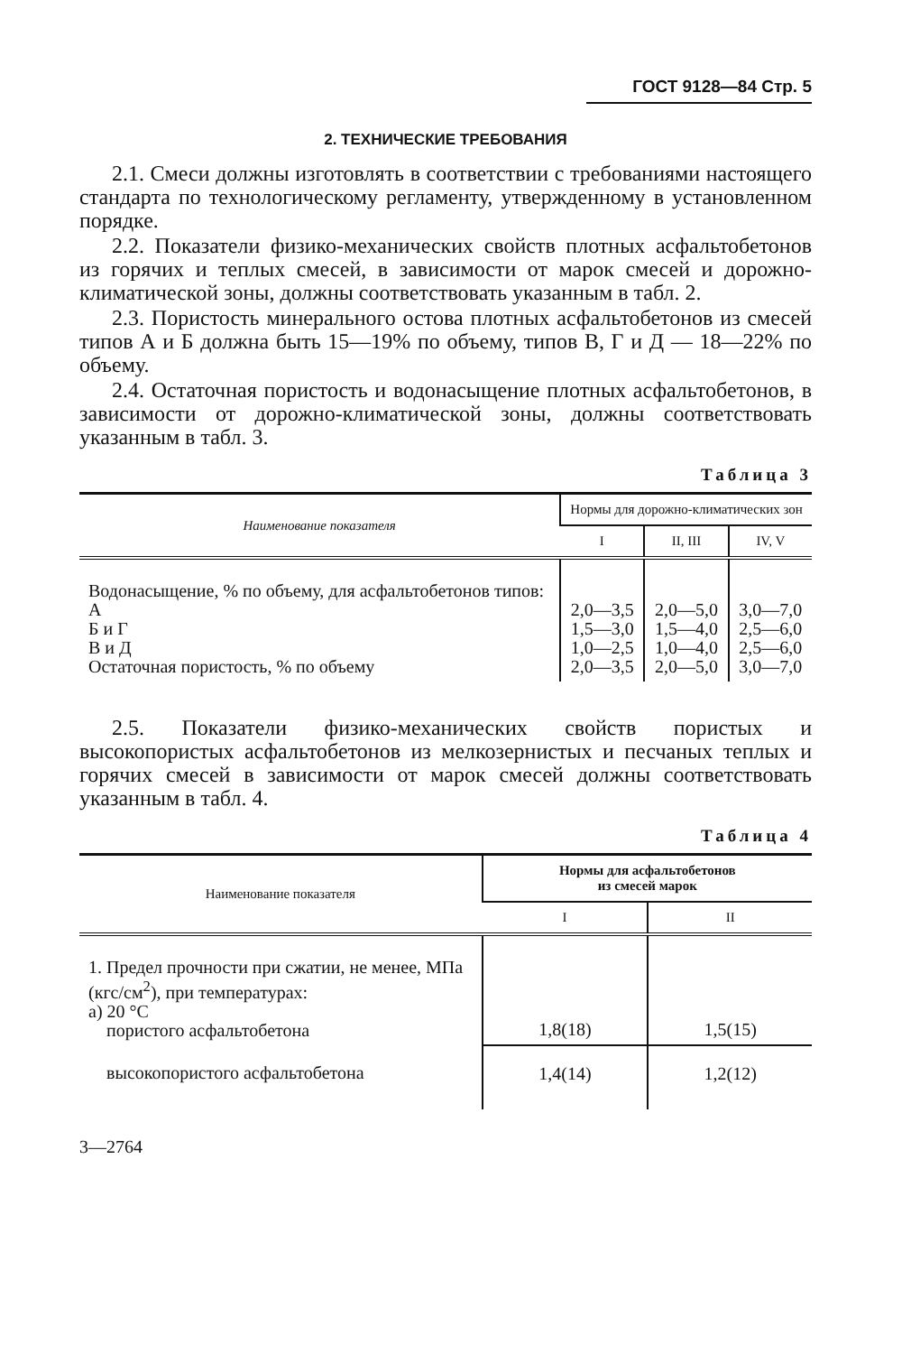ГОСТ 9128—84 Стр. 5
2. ТЕХНИЧЕСКИЕ ТРЕБОВАНИЯ
2.1. Смеси должны изготовлять в соответствии с требованиями настоящего стандарта по технологическому регламенту, утвержденному в установленном порядке.
2.2. Показатели физико-механических свойств плотных асфальтобетонов из горячих и теплых смесей, в зависимости от марок смесей и дорожно-климатической зоны, должны соответствовать указанным в табл. 2.
2.3. Пористость минерального остова плотных асфальтобетонов из смесей типов А и Б должна быть 15—19% по объему, типов В, Г и Д — 18—22% по объему.
2.4. Остаточная пористость и водонасыщение плотных асфальтобетонов, в зависимости от дорожно-климатической зоны, должны соответствовать указанным в табл. 3.
Таблица 3
| Наименование показателя | Нормы для дорожно-климатических зон | | |
| --- | --- | --- | --- |
| | I | II, III | IV, V |
| Водонасыщение, % по объему, для асфальтобетонов типов: А Б и Г В и Д Остаточная пористость, % по объему | 2,0—3,5 1,5—3,0 1,0—2,5 2,0—3,5 | 2,0—5,0 1,5—4,0 1,0—4,0 2,0—5,0 | 3,0—7,0 2,5—6,0 2,5—6,0 3,0—7,0 |
2.5. Показатели физико-механических свойств пористых и высокопористых асфальтобетонов из мелкозернистых и песчаных теплых и горячих смесей в зависимости от марок смесей должны соответствовать указанным в табл. 4.
Таблица 4
| Наименование показателя | Нормы для асфальтобетонов из смесей марок | |
| --- | --- | --- |
| | I | II |
| 1. Предел прочности при сжатии, не менее, МПа (кгс/см<sup>2</sup>), при температурах: а) 20 °С пористого асфальтобетона | 1,8(18) | 1,5(15) |
| высокопористого асфальтобетона | 1,4(14) | 1,2(12) |
3—2764